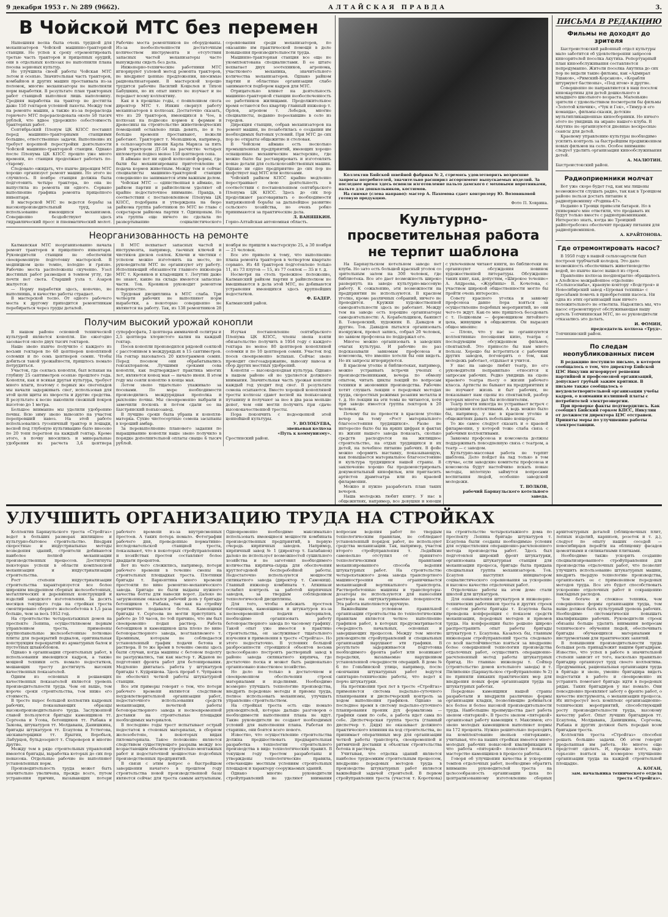9 декабря 1953 г. № 289 (9662). АЛТАЙСКАЯ ПРАВДА 3.
В Чойской МТС без перемен
Нынешняя весна была очень трудной для механизаторов Чойской машинно-тракторной станции. Не успев к сроку отремонтировать третью часть тракторов и прицепных орудий, они в отдельных колхозах не выполнили плана посева зерновых культур.
Не улучшила своей работы Чойская МТС летом и осенью. Значительная часть тракторов, комбайнов и других машин простаивала из-за поломок, многие механизаторы не выполняли норм выработки. В результате план тракторных работ станцией выполнен лишь наполовину. Средняя выработка на трактор не достигла даже 150 гектаров условной пахоты. Между тем на ремонте машин, а также из-за перерасхода горючего МТС перерасходовала около 50 тысяч рублей, что вдвое удорожило себестоимость тракторных работ.
Сентябрьский Пленум ЦК КПСС поставил перед машинно-тракторными станциями большие, ответственные задачи. Выполнение их требует коренной перестройки деятельности Чойской машинно-тракторной станции. Однако после Пленума ЦК КПСС прошло уже много времени, но станция продолжает работать по-старому.
Следовало ожидать, что нынче дирекция МТС хорошо организует ремонт машин. Но этого не случилось. В ноябре станция должна была подготовить четыре трактора, но она не выпустила из ремонта ни одного. Сорвано выполнение графика ремонта прицепного инвентаря.
В мастерской МТС не ведется борьбы за высокопроизводительный труд, за использование имеющихся механизмов. Совершенно бездействуют здесь гидравлический пресс и пневматический молот. Рабочие места ремонтников не оборудованы. Из-за необеспеченности достаточным количеством инструмента и отсутствия запасных частей механизаторы часто вынуждены сидеть без дела.
Инженерно-технические работники МТС игнорируют узловой метод ремонта тракторов, не внедряют ценные предложения, вносимые рационализаторами. В мастерской хорошо трудятся рабочие Василий Кошелев и Тихон Бабушкин, но их опыт никто не изучает и не передает всему коллективу.
Как и в прошлые годы, с появлением снега директор МТС т. Инкин свернул работу механизаторов в колхозах. Достаточно сказать, что из 29 тракторов, имеющихся в Чое, в колхозах на подвозке кормов к фермам и древесины на строительство животноводческих помещений оставлено лишь девять, но и те больше времени простаивают, нежели работают. Тракторист т. Меньшиков, например, в сельхозартели имени Карла Маркса за пять дней трактором ДТ-54 на расчистке четырех километров подвез менее 150 центнеров сена.
В аймаке нет ни одной колхозной фермы, где были бы механизированы приготовление и подача кормов животным. Между тем и сейчас специалисты машинно-тракторной станции совершенно не занимаются этим важным делом.
Чойская МТС — единственная в аймаке, но райком партии и райисполком уделяют ей крайне недостаточное внимание. Правда, в соответствии с постановлением Пленума ЦК КПСС, подобрана и утверждена на бюро райкома группа работников по МТС во главе с секретарем райкома партии т. Одинцовым. Но эта группа еще ничего не сделала по развертыванию социалистического соревнования среди механизаторов, по оказанию им практической помощи в деле повышения производительности труда.
Машинно-тракторная станция все еще не укомплектована специалистами. В ее штате нехватает двух зоотехников, агронома, участкового механика, значительного количества механизаторов. Однако райком партии и областные организации слабо занимаются подбором кадров для МТС.
Отрицательно влияет на деятельность машинно-тракторной станции необеспеченность ее работников жилищами. Продолжительное время остаются без квартир главный инженер т. Орлов, агроном т. Лебедев, многие специалисты, недавно переехавшие в село из городов.
Дирекция станции, собрав механизаторов на ремонт машин, не позаботилась о создании им необходимых бытовых условий. При МТС до сих пор не открыты общежитие и столовая.
В Чойском аймаке есть несколько промышленных предприятий, имеющих хорошо оснащенные механические мастерские, где можно было бы реставрировать и изготовлять новые детали для сельскохозяйственных машин. Однако ни одно предприятие до сих пор не шефствует над МТС или колхозами.
Чойский райком КПСС крайне медленно перестраивает свою деятельность в соответствии с постановлением сентябрьского Пленума ЦК КПСС. Здесь до сих пор продолжают разговаривать о необходимости напряженной борьбы за дальнейшее развитие сельского хозяйства, но очень робко принимаются за практические дела.
Л. ВАНЯШКИН.
Горно-Алтайская автономная область.
Неорганизованность на ремонте
Калманская МТС неорганизованно начала ремонт тракторов и прицепного инвентаря. Руководители станции не обеспечили своевременную подготовку мастерской. В медницком цехе темно, холодно и грязно. Рабочие места расположены скученно. Узел жестяных работ размещен в темном углу, где почти нет света. Старший узла т. Азаров жалуется:
— Норму выработки здесь, конечно, не выполнишь, и качество работы страдает.
В мастерской тесно. От одного рабочего места к другому приходится ремонтникам перебираться через груды деталей.
В МТС нехватает запасных частей и инструмента, например, гаечных ключей и чистиков дисков сеялок. Ключи и чистики с успехом можно изготовить на месте, но руководители МТС не организуют эту работу. Исполняющий обязанности главного инженера МТС т. Кровяков и кладовщик т. Логутин даже не знают, какие на складе имеются запасные части. Тов. Кровяков руководит ремонтом поверхностно.
Трудовая дисциплина в МТС слаба. Три четверти рабочих не выполняют норм выработки, а некоторые совершенно не являются на работу. Так, из 138 ремонтников 28 ноября не пришли в мастерскую 25, а 30 ноября — 21 человек.
Все это привело к тому, что выполнение плана ремонта тракторов в четвертом квартале сорвано. Из 48 тракторов подготовлено только 11, из 73 плугов — 15, из 77 сеялок — 35 и т. д.
Несмотря на столь тревожное положение, Калманский райком партии и райисполком не вмешиваются в дела этой МТС, не добиваются устранения имеющихся здесь крупнейших недостатков.
Ф. БАДЕР.
Калманский район.
Получим высокий урожай конопли
В нашем районе основной технической культурой является конопля. Ею ежегодно засевается около двух тысяч гектаров.
Наше звено нынче получило с каждого из восьми гектаров по 60 центнеров конопляной соломки и по семь центнеров семян. Чтобы добиться такой урожайности, пришлось немало потрудиться.
Участок, где сеялась конопля, был вспахан на глубину 25 сантиметров осенью прошлого года. Конопля, как и всякая другая культура, требует много влаги, поэтому с первых же снегопадов мы начали задерживать снег, использовав для этой цели щиты из хвороста и другие средства. В результате к весне накопили снежный покров высотою до 1 метра.
Большое внимание мы уделили удобрению почвы. Всю зиму звено вывозило на участок перепревший навоз. На этой работе использовались гусеничный трактор и лошади, весной под глубокую культивацию было внесено по 20 тонн перегноя на каждый гектар. Кроме этого, в почву вносились и минеральные удобрения из расчета 3,6 центнера суперфосфата, 3 центнера аммиачной селитры и 2,5 центнера хлористого калия на каждый гектар.
Посев конопли производился рядовой сеялкой с расстоянием в междурядьях в 15 сантиметров. На гектар высевалось 20 килограммов семян. Перед посевом они обрабатывались гексахлораном. Лучшими сроками сева конопли, как подтверждает практика многих лет, являются конец мая — начало июня. В этом году мы сеяли коноплю в конце мая.
Летом звено тщательно ухаживало за посевами. По мере необходимости производились междурядная прополка и рыхление почвы. Мы своевременно выбрали и замочили посконь и потом сдали ее на Быстрянский пенькозавод.
В лучшие сроки была убрана и конопля-матерка. Сухие чистосортные семена засыпаны в хороший амбар.
За перевыполнение планового задания по выращиванию конопли наше звено получило в порядке дополнительной оплаты свыше 6 тысяч рублей.
Изучая постановление сентябрьского Пленума ЦК КПСС, члены звена взяли обязательство получить в 1954 году с каждого гектара не менее 80 центнеров конопляной соломки и по 10 центнеров семян. Участок под посев своевременно вспахан. Сейчас звено проводит снегозадержание, вывозку навоза и сбор других местных удобрений.
Конопля — высокодоходная культура. Однако в нашем районе ей не уделяется должного внимания. Значительная часть урожая конопли каждый год уходит под снег. В результате семена осыпаются. Вместо хорошей конопляной тресты колхозы сдают весной на пенькозавод путанину и получают за нее в два раза меньше денег, чем они могли получить при сдаче высококачественной тресты.
Пора покончить с недооценкой этой ценнейшей культуры.
У. ВОЛОБУЕВА,
звеньевая колхоза
«Путь к коммунизму».
Сростинский район.
Коллектив Бийской швейной фабрики № 2, стремясь удовлетворить возросшие запросы потребителей, значительно расширил ассортимент выпускаемых изделий. За последнее время здесь освоили изготовление пальто дамского с меховыми воротниками, пальто для дошкольников, костюмов.
На снимке (слева направо): мастер А. Пахомова сдает контролеру Ю. Возовиковой готовую продукцию.
Фото П. Ховрина.
Культурно-просветительная работа не терпит шаблона
На Барнаульском котельном заводе нет клуба. Но зато есть большой красный уголок со зрительным залом на 300 человек, где библиотека. Все это дает возможность широко развернуть на заводе культурно-массовую работу. К сожалению, эти возможности на предприятии не используются. В красном уголке, кроме различных собраний, ничего не проводится. Кружки художественной самодеятельности здесь не работают. Между тем на заводе есть хорошие организаторы самодеятельности: А. Корабельщиков, баянист В. Теворовский, художник В. Давыдов и другие. Тов. Давыдов пытался организовать изокружок, провел запись, собрал 20 человек, но завком профсоюза не поддержал его.
Многое можно организовать в заводских очагах культуры. И рабочие не раз подсказывали завкомам профсоюза и комсомола, что именно хотели бы они видеть. Но их запросы игнорируются.
В красном уголке и библиотеках, например, можно устраивать встречи ученых с производственниками, вечера по обмену опытом, читать циклы лекций по вопросам техники и экономики производства. Рабочие хотят слушать лекции о передовых методах труда, скоростных режимах резания металла и т. д. Но лекции на эти темы не читаются, хотя при заводе имеется группа лекторов в 20 человек.
Почему бы не провести в красном уголке вечер на тему «Рост материального благосостояния трудящихся». Разве не интересно было бы на ярких цифрах и фактах из жизни нашего завода показать, сколько средств расходуется на жилищное строительство, на отдых трудящихся и их детей, на лечебное питание рабочих. В фойе можно оформить выставку, показывающую, как повышается материальное благосостояние и культура трудящихся нашей страны. В заключение хорошо бы продемонстрировать документальный кинофильм, или пригласить артистов драмтеатра или из краевой филармонии.
Можно и нужно разработать план таких вечеров.
Наша молодежь любит книгу. У нас в общежитиях, например, все девушки и юноши с увлечением читают книги, но библиотеки не организуют обсуждения новинок художественной литературы. Обсуждение таких книг, как, допустим, «Широкое течение» А. Андреева, «Журбины» В. Кочетова, с участием широкой общественности могло бы пройти очень интересно.
Совету красного уголка и завкому профсоюза давно пора взяться за осуществление подобных мероприятий, но они чего-то ждут. Как-то мне пришлось беседовать с т. Пешковым — формовщиком литейного цеха, живущим в общежитии. Он выразил общее мнение:
— Плохо, что у нас не организуются коллективные посещения кино, театра с последующим обсуждением фильмов, спектаклей. Это принесло бы нам много пользы. Хорошо бы встретиться с рабочими других заводов, поговорить о том, как молодежь работает, отдыхает и учится.
У нас на заводе любят театр, но его руководители неправильно относятся к запросам рабочих. Редко увидишь на сцене краевого театра пьесу о жизни рабочего класса. Артисты не бывают на предприятиях и не изучают жизнь и быт рабочих, не показывают нам сцены из спектаклей, разбор которых многое дал бы исполнителям.
Театр почти никогда не устраивает встреч с заводскими коллективами. А ведь можно было бы, например, у нас в красном уголке и общежитиях давать небольшие концерты.
То же самое следует сказать и о краевой филармонии, у которой тоже слаба связь с рабочими коллективами.
Завкомы профсоюза и комсомола должны поддерживать повседневную связь с театром, а театр — с заводом.
Культурно-массовая работа не терпит шаблона. Дело пойдет на лад только в том случае, если заводские комитеты профсоюза и комсомола будут настойчиво искать новые методы, вплотную займутся вопросами воспитания людей, особенно заводской молодежи.
Т. ВОЛКОВ,
рабочий Барнаульского котельного завода.
ПИСЬМА В РЕДАКЦИЮ
Фильмы не доходят до зрителя
Быстроистокский районный отдел культуры мало заботится об удовлетворении запросов кинозрителей поселка Акутиха. Репертуарный план кинообслуживания составляется непродуманно. Жители поселка Акутиха до сих пор не видели такие фильмы, как «Адмирал Ушаков», «Римский-Корсаков», «Корабли штурмуют бастионы», «Под игом» и другие.
Совершенно не направляются в наш поселок кинокартины для детей дошкольного и младшего школьного возраста. Маленькие зрители с удовольствием посмотрели бы фильмы «Золотой ключик», «Чук и Гек», «Тимур и его команда», фильмы-сказки, детские мультипликационные киносборники. Но ничего этого не увидишь на экране нашего клуба. В Акутихе не организуются дневные воскресные сеансы для детей.
Краевому управлению культуры необходимо усилить контроль за быстрейшим продвижением новых фильмов на село. Особое внимание следует уделить организации кинообслуживания детей.
А. МАЛЮТИН.
Быстроистокский район.
Радиоприемники молчат
Вот уже скоро будет год, как мы лишены возможности слушать радио, так как в Троицком районе нельзя достать питание к радиоприемнику «Родина-47».
Недавно в Троицк привезли батареи. Но в универмаге мне ответили, что продавать их будут только вместе с радиоприемниками. Интересно знать, когда же Троицкий райпотребсоюз обеспечит продажу питания для радиоприемников.
А. КРАЙТОНОВА.
Где отремонтировать насос?
В 1950 году в нашей сельхозартели был построен трубчатый колодец. Это дало возможность обеспечивать животноводство водой, но нынче насос вышел из строя.
Правление колхоза неоднократно обращалось в Алейское межрайонное отделение «Сельхозснаба», краевую контору «Водстроя» и Новосибирский завод «Буровая техника» с просьбами помочь в приобретении насоса. Ни одна из этих организаций нам ничего положительного не ответила. Надеялись мы, что насос отремонтирует обслуживающая нашу артель Топчихинская МТС, но ее руководители отказались это делать.
И. ФОМИН,
председатель колхоза «Труд».
Топчихинский район.
По следам неопубликованных писем
В редакцию поступило письмо, в котором сообщалось о том, что директор Бийской ЦЭС Никулин игнорирует решения партийной и профсоюзной организаций, допускает грубый зажим критики. В письме также сообщалось о неудовлетворительной организации учебы кадров, о взимании излишней платы с потребителей электроэнергии.
При проверке факты подтвердились. Как сообщил Бийский горком КПСС, Никулин от должности директора ЦЭС отстранен. Приняты меры по улучшению работы электростанции.
УЛУЧШИТЬ ОРГАНИЗАЦИЮ ТРУДА НА СТРОЙКАХ
Коллектив Барнаульского треста «Стройгаз» ведет в больших размерах жилищное и культурно-бытовое строительство. Внедряя скоростные и индустриальные методы возведения зданий, строители добиваются наиболее полной механизации производственных процессов. Достигнуты некоторые успехи в области комплексной механизации и индустриализации строительства.
Рост степени индустриализации строительства характеризуется все более широким внедрением сборных железобетонных, металлических и деревянных конструкций и изделий заводского изготовления. За десять месяцев текущего года на стройках треста смонтировано сборного железобетона в 1,5 раза больше, чем за весь 1952 год.
На строительстве четырехэтажных домов на проспекте Ленина, осуществляемом первым управлением треста, применены крупнопанельные железобетонные лотковые плиты для перекрытий подвалов, оригинальная конструкция перекрытий из арматурных балок и пустотных шлакоблоков.
Однако в организации строительных работ, в использовании имеющихся кадров, а также мощной техники есть немало недостатков, мешающих тресту достигнуть высоких качественных показателей.
Одним из основных и решающих качественных показателей является уровень производительности труда. Чем он выше, тем короче сроки строительства, тем ниже его стоимость.
В тресте вырос большой коллектив кадровых рабочих, показывающих образцы высокопроизводительного труда. Заслуженной славой пользуются бригады каменщиков тт. Сергеева и Усова, бетонщиков тт. Рыбака и Зыкова, штукатуров тт. Молдавана, Данишкина, бригады штукатуров тт. Есаулова и Устюгова, экскаваторщики тт. Ярыгин, Воробьев, Лабурцов, бульдозерист т. Староверов и многие другие.
Между тем в ряде строительных управлений имеются бригады, выработка которых до сих пор невысока. Отдельные рабочие не выполняют установленных норм.
Производительность труда может быть значительно увеличена, прежде всего, путем устранения причин, вызывающих потери рабочего времени из-за внутрисменных простоев. А таких потерь немало. Фотографии рабочего дня, проведенные нормативно-исследовательской станцией треста, показывают, что в некоторых стройуправлениях и хозяйствах простои составляют более двадцати процентов.
Вот из чего сложились, например, потери рабочего времени в течение смены на строительных площадках треста. Плотники бригады т. Варкентина много времени простояли по вине ремонтно-механического завода. Бригаде не были выданы нужного качества болты для навески ворот. Далеко не загруженным оказался рабочий день у бригады бетонщиков т. Рыбака, так как на стройку неритмично подавался бетон. Каменщики бригады т. Сергеева не могли приступить к работе до 10 часов, по той причине, что им был своевременно подан раствор. Работа бетонщиков и каменщиков шла плохо по вине бетонорастворного завода, возглавляемого т. Ереминым, которым не соблюдается установленный график подачи бетона и раствора. В то же время в течение смены здесь были случаи, когда машины с бетоном подолгу не разгружались, так как мастер т. Жданов не подготовил фронта работ для бетонирования. Медленно двигалась работа у штукатуров бригады т. Кудряшова. Здесь прораб т. Чупраков не обеспечил четкой работы штукатурной станции.
Все эти примеры говорят о том, что потери рабочего времени являются следствием неудовлетворительной организации работ, недостаточного использования средств механизации, нечеткой работы бетонорастворного завода и несвоевременной доставки на строительные площадки необходимых материалов.
В последние годы трест испытывает острый недостаток в стеновых материалах, в сборном железобетоне, в некоторых видах пиломатериала. Такое положение является следствием существующего разрыва между все возрастающим объемом строительно-монтажных работ и недостаточной мощностью подсобных производственных предприятий.
В связи с этим вопрос о быстрейшем завершении начатого в прошлом году строительства новой производственной базы является сейчас для треста самым актуальным. Одновременно необходимо максимально использовать имеющиеся мощности комбината производственных предприятий, в первую очередь кирпичных заводов. Например, кирпичный завод № 1 (директор т. Балабанов) далеко не использует возможностей сушильного хозяйства и не заготовил необходимого количества кирпича-сырца для обеспечения круглогодовой бесперебойной работы. Недостаточно используются мощности силикатного завода (директор т. Самокиш). Главный инженер комбината т. Апкинази ослабил контроль за работой кирпичных заводов, за твердым соблюдением технологической дисциплины.
Для того, чтобы избежать простоев бетонщиков, каменщиков и штукатуров из-за несвоевременной подачи материалов, необходимо организовать работу бетонорастворного завода по часовому графику. Такой опыт уже имеется в практике строительства, он заслуживает тщательного изучения и применения в тресте «Стройгаз». Но этого недостаточно. В условиях большой разбросанности строящихся объектов весьма целесообразно построить растворный завод в районе завода силикатного кирпича, где достаточно песка и может быть рационально организовано известковое хозяйство.
Но дело не только в достаточном и своевременном обеспечении строек материалами и изделиями. Необходимо всемерно улучшать технологию производства, внедрять передовые методы и приемы труда, полнее использовать механизмы, улучшать управление строительством.
На стройках треста есть еще немало руководителей, которые дальше разговоров о необходимости выполнения плана не идут. Такие руководители не создают необходимых условий для выполнения плана. Работая по старинке, они боятся всего нового.
Известно, что осуществлению строительства должна предшествовать предварительная разработка технологии строительного производства в виде технологических правил. В текущем году трестом разработаны и утверждены технологические правила, отвечающие местным условиям строительных площадок и характеру сооружаемых зданий.
Однако многие руководители стройуправлений не уделяют внимания вопросам ведения работ по твердым технологическим правилам, не соблюдают установленный порядок работ, не используют средства механизации. Так, например, участок второго стройуправления т. Ледяйкин самовольно отступил от принятого технологическими правилами механизированного способа ведения штукатурных работ. На строительстве четырехэтажного дома завода транспортного машиностроения он ограничивается механизацией вертикального транспорта. Растворобетонные машины и транспортеры-дозаторы не используются для нанесения раствора на оштукатуриваемые поверхности. Эта работа выполняется вручную.
Важнейшим условием правильной организации строительства по технологическим правилам является четкое выполнение графиков работ, в которых предусматривается очередность начальных, основных и завершающих процессов. Между тем многие руководители стройуправлений и специальных организаций нарушают эти графики. В результате задерживается подготовка необходимого фронта работ или возникают переделки, вызываемые нарушением установленной очередности операций. В доме № 6 по Гоньбинской улице, например, после окончания штукатурных работ ведутся санитарно-технические работы, что ведет к порче штукатурки.
На протяжении трех лет в тресте «Стройгаз» применяется система недельно-суточного планирования и диспетчерский контроль за ходом выполнения графиков. Однако за последнее время в систему недельно-суточного планирования проник дух формализма — графики сами по себе, а работа идет сама по себе. Диспетчерская группа треста (главный диспетчер т. Дядя) не оказывает должного практического влияния на ход строительства, не принимает оперативных мер для организации четкой работы транспорта, своевременной и ритмичной доставки к объектам строительства бетона и раствора.
Учитывая, что отделка зданий является наиболее трудоемким строительным процессом, внедрение передовых методов труда в производстве штукатурных работ является важнейшей задачей строителей. В первом стройуправлении треста (участок т. Короткова) на строительстве четырехэтажного дома по проспекту Ленина бригаде штукатуров т. Есаулова были созданы необходимые условия для осуществления операционно-расчлененного метода производства работ. Здесь был подготовлен широкий фронт штукатурки, организована штукатурная станция для механизации процесса, бригаде была придана специальная группа механизаторов. Тов. Есаулов выступил инициатором социалистического соревнования за ускорение и высокое качество отделочных работ.
Отделочные работы на этом доме стали школой для штукатуров.
Для ознакомления штукатуров и инженерно-технических работников треста и других строек с опытом работы бригады т. Есаулова была проведена конференция с показом средств механизации, передовых методов и приемов труда. На конференции было решено широко распространить опыт работы бригады штукатуров т. Есаулова. Казалось бы, главным инженерам стройуправлений треста следовало со всей настойчивостью взяться за внедрение более совершенной технологии производства отделочных работ, осуществить операционно-расчлененный метод работы штукатурных бригад. Но главные инженеры т. Сойхер (строительство домов котельного завода) и т. Пилипенко (Барнаульское стройуправление № 2) не приняли никаких практических мер для внедрения новых форм организации труда на штукатурных работах.
Передовые каменщики нашей страны разработали и внедрили различные формы организации кладки, позволяющие добиваться все более и более высокой производительности труда. Наибольшие преимущества дает работа звеном «пятеркой». В тресте звеном «пятеркой» организовал работу каменщик т. Максимов; его звено молодых каменщиков выполняет нормы на 172 процента. Нужно решительно переходить на комплектование звеньев «пятерками», учитывая, что на наших стройках имеется много молодых рабочих невысокой квалификации и что работа «пятеркой» позволяет повысить мастерство каменщиков в процессе работы.
Говоря об улучшении качества и ускорении темпов отделочных работ, необходимо обратить внимание руководителей треста на целесообразность организации цеха по централизованному изготовлению сборных архитектурных деталей (облицовочных плит, лепных изделий, карнизов, розеток и т. д.), следует по опыту наших соседей — новосибирцев перейти на облицовку фасадов цементными и силикатными плитками.
Необходимо также ускорить создание специализированного стройуправления для производства отделочных работ, что позволит улучшить использование штукатурных машин, внедрить твердую технологию производства, организовать ее с применением передовых методов труда. Все это будет способствовать ускорению отделочных работ и сокращению накладных расходов.
Чем богаче и сложнее техника, чем совершеннее формы организации труда, тем выше должен быть культурный уровень рабочих. Необходимо систематически повышать квалификацию рабочих. Руководители строек обязаны больше уделять внимания вопросам технического обучения людей, обеспечивать бригады обучающихся материалами и инструментами для практических занятий.
В повышении производительности труда большая роль принадлежит нашим бригадирам. Известно, что успех в работе в значительной степени зависит от того, насколько правильно бригадир организует труд своего коллектива. Продуманная, рациональная организация труда в бригаде и звене, умение бригадира видеть недостатки в работе и своевременно их устранять помогают бригаде идти в передовых рядах. Таких бригадиров у нас немало. Они повседневно проявляют заботу о фронте работ, о качестве инструмента, о механизации процесса. Их интересует весь комплекс организационно-технических мероприятий, способствующий росту производительности труда, высокому качеству работ. Опыт лучших бригадиров тт. Есаулова, Молдавана, Данишкина, Сергеева, Рыбака и других должен быть передан всем бригадам треста.
Коллектив треста «Стройгаз» способен решать большие задачи. Об этом говорит проделанная им работа. Но многое еще предстоит сделать. И, прежде всего, надо серьезно взяться за всемерное улучшение организации труда на каждой строительной площадке.
А. КОГАН,
зам. начальника технического отдела треста «Стройгаз».